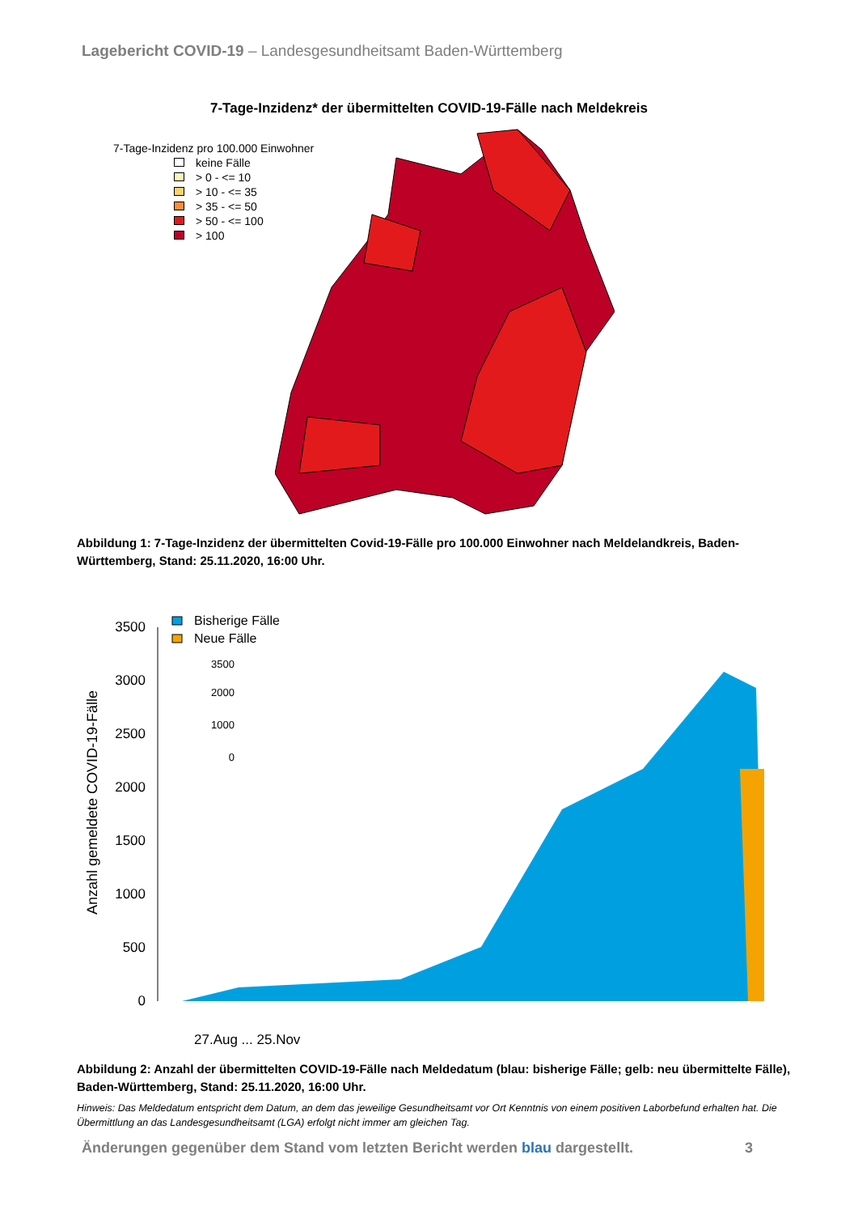Lagebericht COVID-19 – Landesgesundheitsamt Baden-Württemberg
7-Tage-Inzidenz* der übermittelten COVID-19-Fälle nach Meldekreis
7-Tage-Inzidenz pro 100.000 Einwohner
keine Fälle
> 0 - <= 10
> 10 - <= 35
> 35 - <= 50
> 50 - <= 100
> 100
Abbildung 1: 7-Tage-Inzidenz der übermittelten Covid-19-Fälle pro 100.000 Einwohner nach Meldelandkreis, Baden-Württemberg, Stand: 25.11.2020, 16:00 Uhr.
Anzahl gemeldete COVID-19-Fälle
3500
3000
2500
2000
1500
1000
500
0
Bisherige Fälle
Neue Fälle
3500
2000
1000
0
27.Aug ... 25.Nov
Abbildung 2: Anzahl der übermittelten COVID-19-Fälle nach Meldedatum (blau: bisherige Fälle; gelb: neu übermittelte Fälle), Baden-Württemberg, Stand: 25.11.2020, 16:00 Uhr.
Hinweis: Das Meldedatum entspricht dem Datum, an dem das jeweilige Gesundheitsamt vor Ort Kenntnis von einem positiven Laborbefund erhalten hat. Die Übermittlung an das Landesgesundheitsamt (LGA) erfolgt nicht immer am gleichen Tag.
Änderungen gegenüber dem Stand vom letzten Bericht werden blau dargestellt. 3